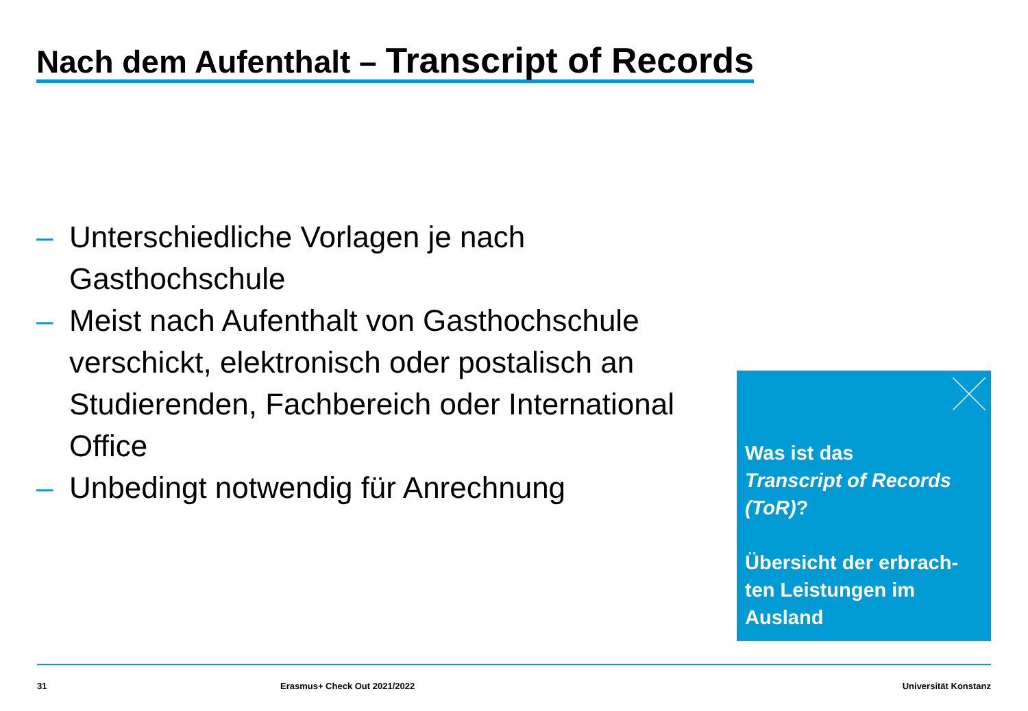Nach dem Aufenthalt – Transcript of Records
– Unterschiedliche Vorlagen je nach Gasthochschule
– Meist nach Aufenthalt von Gasthochschule verschickt, elektronisch oder postalisch an Studierenden, Fachbereich oder International Office
– Unbedingt notwendig für Anrechnung
Was ist das
Transcript of Records (ToR)?
Übersicht der erbrach-ten Leistungen im Ausland
31 Erasmus+ Check Out 2021/2022 Universität Konstanz